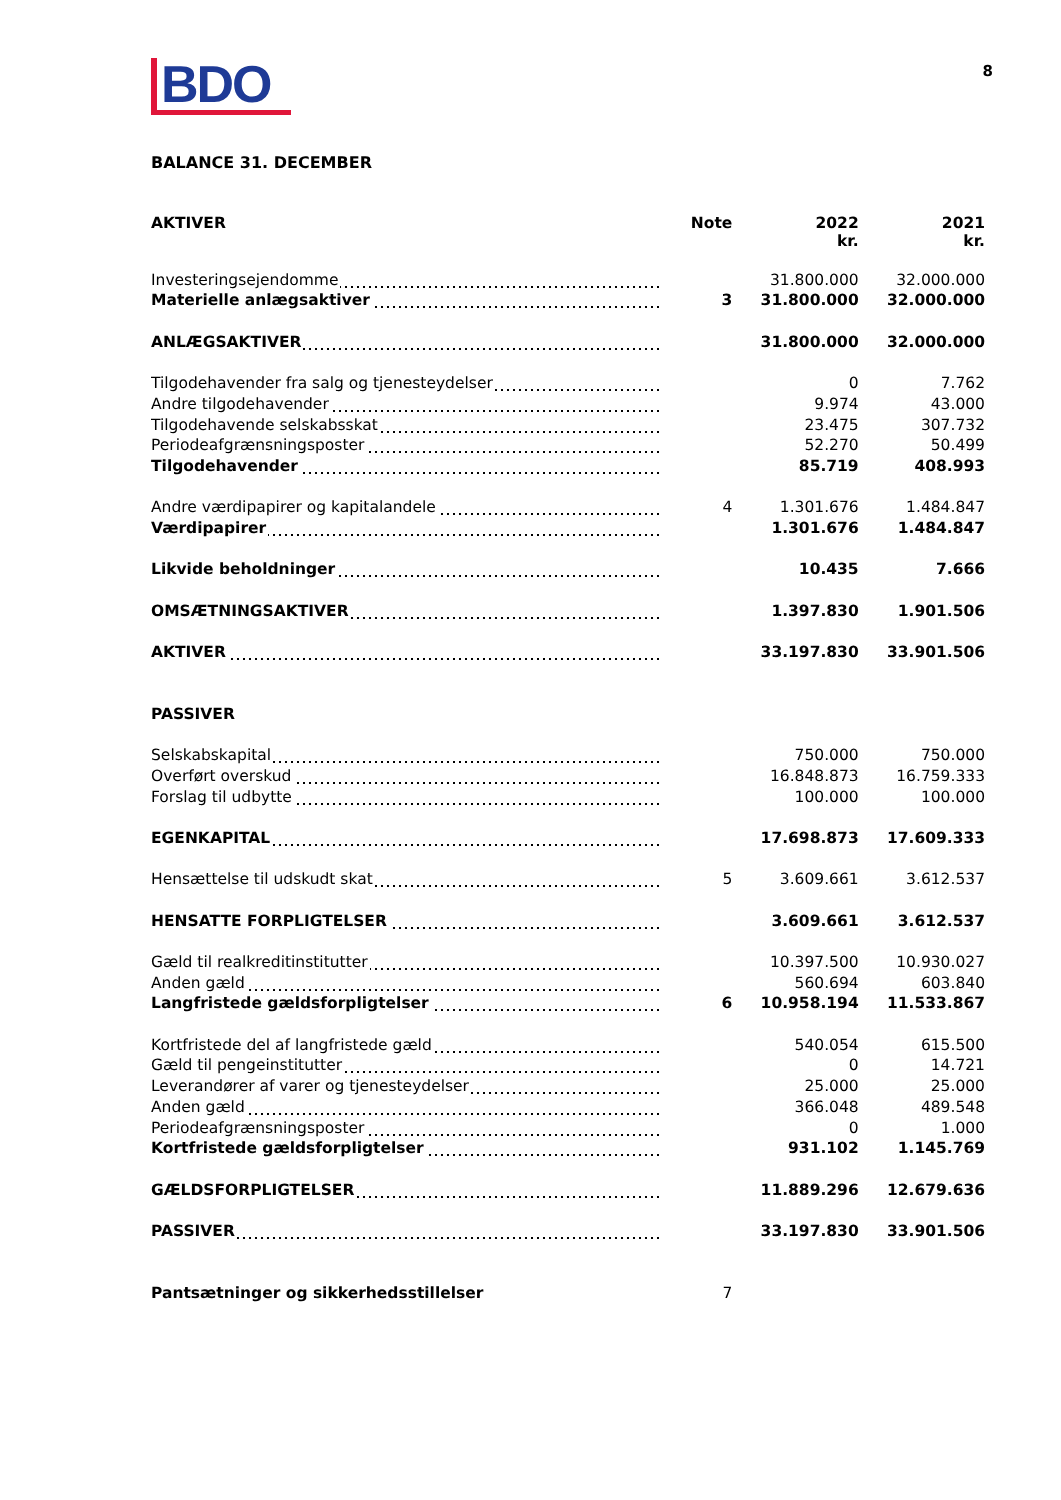8
BDO
BALANCE 31. DECEMBER
| AKTIVER | Note | 2022 kr. | 2021 kr. |
| --- | --- | --- | --- |
| Investeringsejendomme | | 31.800.000 | 32.000.000 |
| Materielle anlægsaktiver | 3 | 31.800.000 | 32.000.000 |
| ANLÆGSAKTIVER | | 31.800.000 | 32.000.000 |
| Tilgodehavender fra salg og tjenesteydelser | | 0 | 7.762 |
| Andre tilgodehavender | | 9.974 | 43.000 |
| Tilgodehavende selskabsskat | | 23.475 | 307.732 |
| Periodeafgrænsningsposter | | 52.270 | 50.499 |
| Tilgodehavender | | 85.719 | 408.993 |
| Andre værdipapirer og kapitalandele | 4 | 1.301.676 | 1.484.847 |
| Værdipapirer | | 1.301.676 | 1.484.847 |
| Likvide beholdninger | | 10.435 | 7.666 |
| OMSÆTNINGSAKTIVER | | 1.397.830 | 1.901.506 |
| AKTIVER | | 33.197.830 | 33.901.506 |
| PASSIVER | | | |
| Selskabskapital | | 750.000 | 750.000 |
| Overført overskud | | 16.848.873 | 16.759.333 |
| Forslag til udbytte | | 100.000 | 100.000 |
| EGENKAPITAL | | 17.698.873 | 17.609.333 |
| Hensættelse til udskudt skat | 5 | 3.609.661 | 3.612.537 |
| HENSATTE FORPLIGTELSER | | 3.609.661 | 3.612.537 |
| Gæld til realkreditinstitutter | | 10.397.500 | 10.930.027 |
| Anden gæld | | 560.694 | 603.840 |
| Langfristede gældsforpligtelser | 6 | 10.958.194 | 11.533.867 |
| Kortfristede del af langfristede gæld | | 540.054 | 615.500 |
| Gæld til pengeinstitutter | | 0 | 14.721 |
| Leverandører af varer og tjenesteydelser | | 25.000 | 25.000 |
| Anden gæld | | 366.048 | 489.548 |
| Periodeafgrænsningsposter | | 0 | 1.000 |
| Kortfristede gældsforpligtelser | | 931.102 | 1.145.769 |
| GÆLDSFORPLIGTELSER | | 11.889.296 | 12.679.636 |
| PASSIVER | | 33.197.830 | 33.901.506 |
| Pantsætninger og sikkerhedsstillelser | 7 | | |